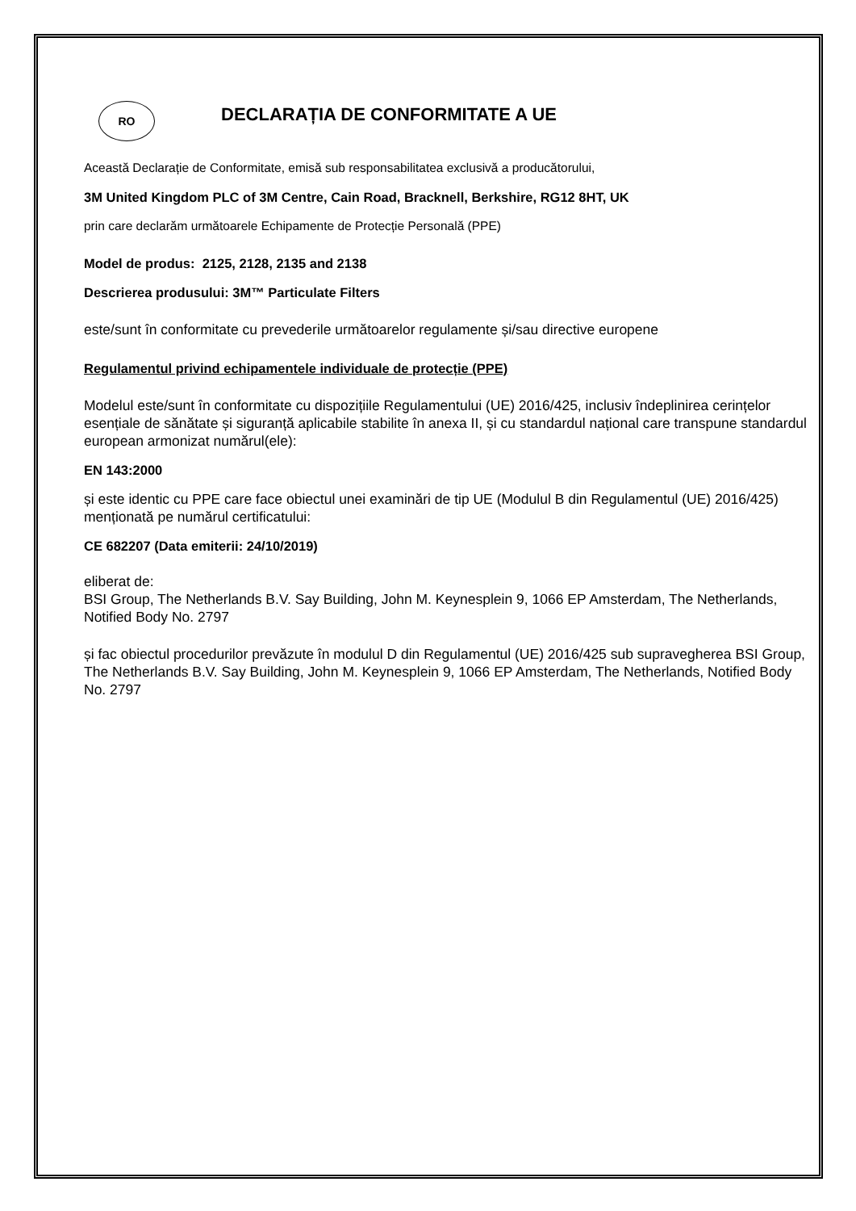RO
DECLARAȚIA DE CONFORMITATE A UE
Această Declarație de Conformitate, emisă sub responsabilitatea exclusivă a producătorului,
3M United Kingdom PLC of 3M Centre, Cain Road, Bracknell, Berkshire, RG12 8HT, UK
prin care declarăm următoarele Echipamente de Protecție Personală (PPE)
Model de produs: 2125, 2128, 2135 and 2138
Descrierea produsului: 3M™ Particulate Filters
este/sunt în conformitate cu prevederile următoarelor regulamente și/sau directive europene
Regulamentul privind echipamentele individuale de protecție (PPE)
Modelul este/sunt în conformitate cu dispozițiile Regulamentului (UE) 2016/425, inclusiv îndeplinirea cerințelor esențiale de sănătate și siguranță aplicabile stabilite în anexa II, și cu standardul național care transpune standardul european armonizat numărul(ele):
EN 143:2000
și este identic cu PPE care face obiectul unei examinări de tip UE (Modulul B din Regulamentul (UE) 2016/425) menționată pe numărul certificatului:
CE 682207 (Data emiterii: 24/10/2019)
eliberat de:
BSI Group, The Netherlands B.V. Say Building, John M. Keynesplein 9, 1066 EP Amsterdam, The Netherlands, Notified Body No. 2797
și fac obiectul procedurilor prevăzute în modulul D din Regulamentul (UE) 2016/425 sub supravegherea BSI Group, The Netherlands B.V. Say Building, John M. Keynesplein 9, 1066 EP Amsterdam, The Netherlands, Notified Body No. 2797